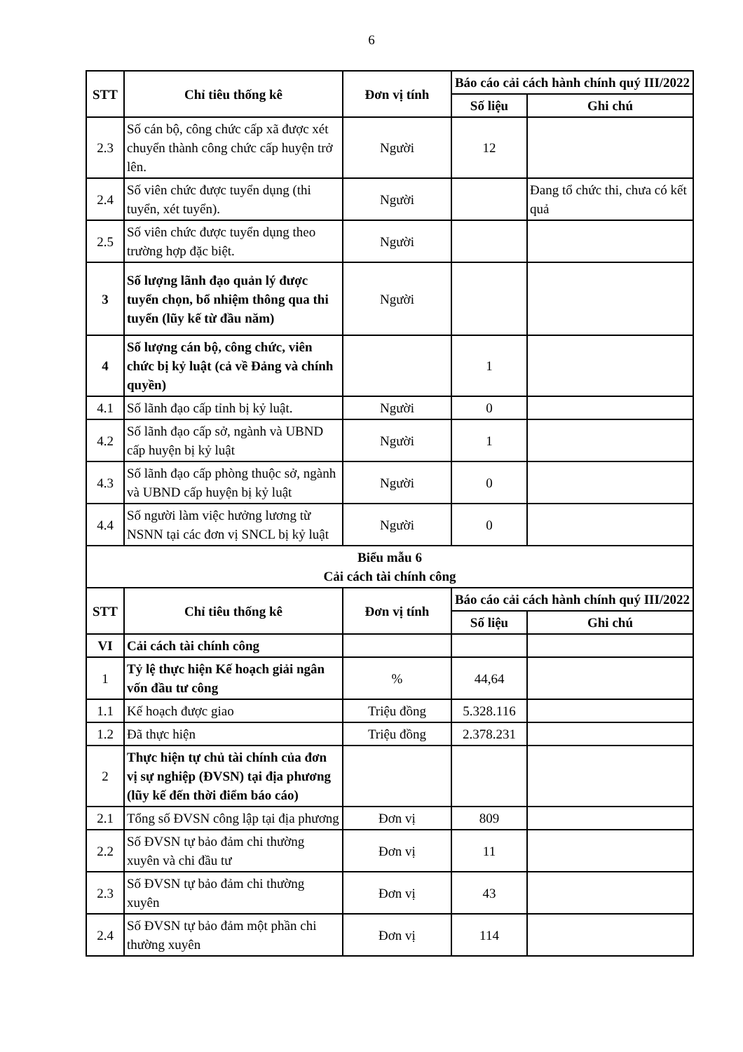6
| STT | Chỉ tiêu thống kê | Đơn vị tính | Báo cáo cải cách hành chính quý III/2022 | |
| --- | --- | --- | --- | --- |
| | | | Số liệu | Ghi chú |
| 2.3 | Số cán bộ, công chức cấp xã được xét chuyển thành công chức cấp huyện trở lên. | Người | 12 | |
| 2.4 | Số viên chức được tuyển dụng (thi tuyển, xét tuyển). | Người | | Đang tổ chức thi, chưa có kết quả |
| 2.5 | Số viên chức được tuyển dụng theo trường hợp đặc biệt. | Người | | |
| 3 | Số lượng lãnh đạo quản lý được tuyển chọn, bổ nhiệm thông qua thi tuyển (lũy kế từ đầu năm) | Người | | |
| 4 | Số lượng cán bộ, công chức, viên chức bị kỷ luật (cả về Đảng và chính quyền) | | 1 | |
| 4.1 | Số lãnh đạo cấp tỉnh bị kỷ luật. | Người | 0 | |
| 4.2 | Số lãnh đạo cấp sở, ngành và UBND cấp huyện bị kỷ luật | Người | 1 | |
| 4.3 | Số lãnh đạo cấp phòng thuộc sở, ngành và UBND cấp huyện bị kỷ luật | Người | 0 | |
| 4.4 | Số người làm việc hưởng lương từ NSNN tại các đơn vị SNCL bị kỷ luật | Người | 0 | |
| Biểu mẫu 6 Cải cách tài chính công | | | | |
| STT | Chỉ tiêu thống kê | Đơn vị tính | Báo cáo cải cách hành chính quý III/2022 | |
| | | | Số liệu | Ghi chú |
| VI | Cải cách tài chính công | | | |
| 1 | Tỷ lệ thực hiện Kế hoạch giải ngân vốn đầu tư công | % | 44,64 | |
| 1.1 | Kế hoạch được giao | Triệu đồng | 5.328.116 | |
| 1.2 | Đã thực hiện | Triệu đồng | 2.378.231 | |
| 2 | Thực hiện tự chủ tài chính của đơn vị sự nghiệp (ĐVSN) tại địa phương (lũy kế đến thời điểm báo cáo) | | | |
| 2.1 | Tổng số ĐVSN công lập tại địa phương | Đơn vị | 809 | |
| 2.2 | Số ĐVSN tự bảo đảm chi thường xuyên và chi đầu tư | Đơn vị | 11 | |
| 2.3 | Số ĐVSN tự bảo đảm chi thường xuyên | Đơn vị | 43 | |
| 2.4 | Số ĐVSN tự bảo đảm một phần chi thường xuyên | Đơn vị | 114 | |